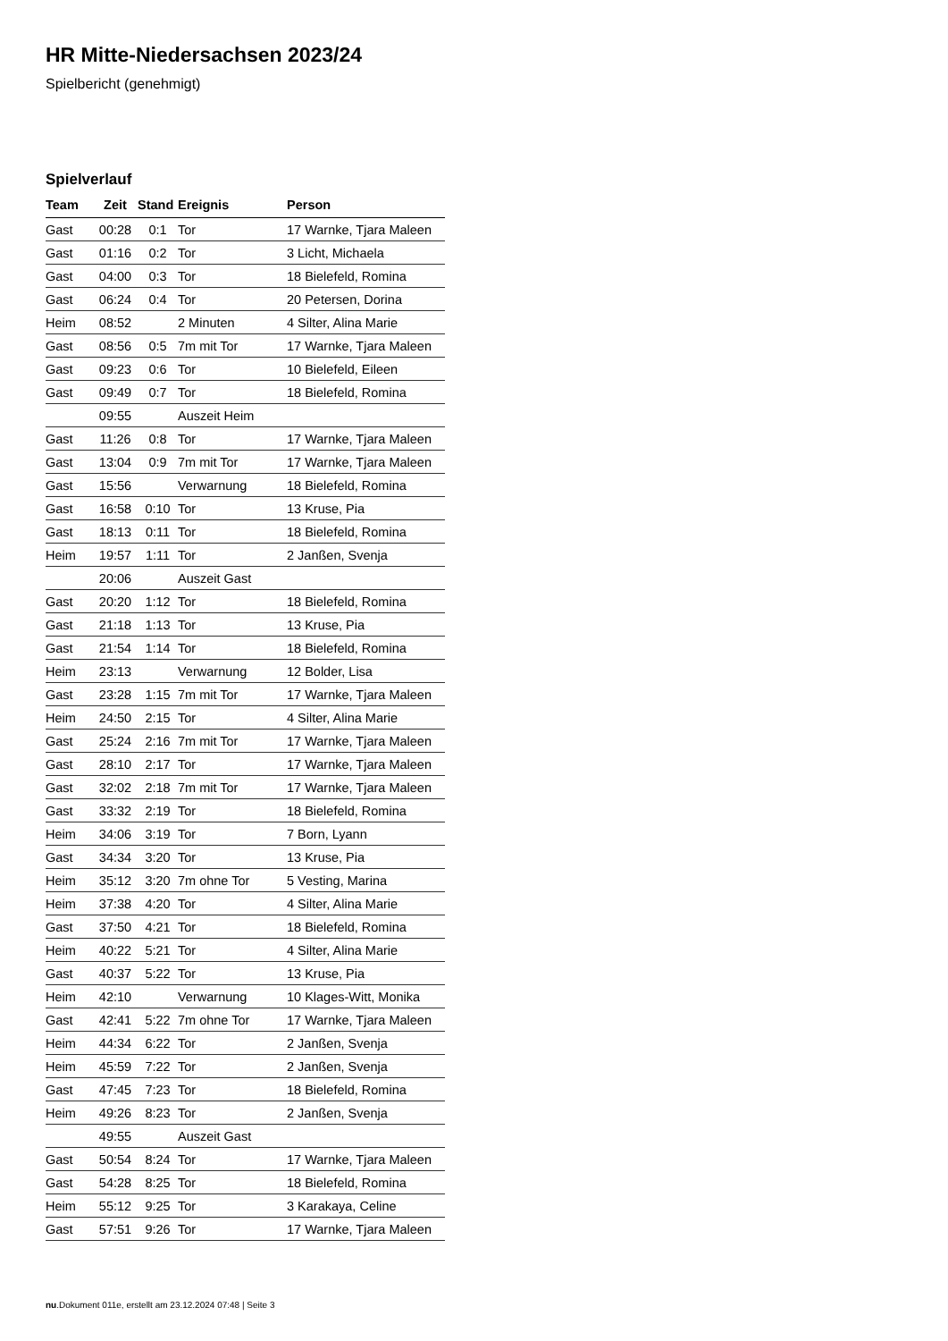HR Mitte-Niedersachsen 2023/24
Spielbericht (genehmigt)
Spielverlauf
| Team | Zeit | Stand | Ereignis | Person |
| --- | --- | --- | --- | --- |
| Gast | 00:28 | 0:1 | Tor | 17 Warnke, Tjara Maleen |
| Gast | 01:16 | 0:2 | Tor | 3 Licht, Michaela |
| Gast | 04:00 | 0:3 | Tor | 18 Bielefeld, Romina |
| Gast | 06:24 | 0:4 | Tor | 20 Petersen, Dorina |
| Heim | 08:52 | | 2 Minuten | 4 Silter, Alina Marie |
| Gast | 08:56 | 0:5 | 7m mit Tor | 17 Warnke, Tjara Maleen |
| Gast | 09:23 | 0:6 | Tor | 10 Bielefeld, Eileen |
| Gast | 09:49 | 0:7 | Tor | 18 Bielefeld, Romina |
| | 09:55 | | Auszeit Heim | |
| Gast | 11:26 | 0:8 | Tor | 17 Warnke, Tjara Maleen |
| Gast | 13:04 | 0:9 | 7m mit Tor | 17 Warnke, Tjara Maleen |
| Gast | 15:56 | | Verwarnung | 18 Bielefeld, Romina |
| Gast | 16:58 | 0:10 | Tor | 13 Kruse, Pia |
| Gast | 18:13 | 0:11 | Tor | 18 Bielefeld, Romina |
| Heim | 19:57 | 1:11 | Tor | 2 Janßen, Svenja |
| | 20:06 | | Auszeit Gast | |
| Gast | 20:20 | 1:12 | Tor | 18 Bielefeld, Romina |
| Gast | 21:18 | 1:13 | Tor | 13 Kruse, Pia |
| Gast | 21:54 | 1:14 | Tor | 18 Bielefeld, Romina |
| Heim | 23:13 | | Verwarnung | 12 Bolder, Lisa |
| Gast | 23:28 | 1:15 | 7m mit Tor | 17 Warnke, Tjara Maleen |
| Heim | 24:50 | 2:15 | Tor | 4 Silter, Alina Marie |
| Gast | 25:24 | 2:16 | 7m mit Tor | 17 Warnke, Tjara Maleen |
| Gast | 28:10 | 2:17 | Tor | 17 Warnke, Tjara Maleen |
| Gast | 32:02 | 2:18 | 7m mit Tor | 17 Warnke, Tjara Maleen |
| Gast | 33:32 | 2:19 | Tor | 18 Bielefeld, Romina |
| Heim | 34:06 | 3:19 | Tor | 7 Born, Lyann |
| Gast | 34:34 | 3:20 | Tor | 13 Kruse, Pia |
| Heim | 35:12 | 3:20 | 7m ohne Tor | 5 Vesting, Marina |
| Heim | 37:38 | 4:20 | Tor | 4 Silter, Alina Marie |
| Gast | 37:50 | 4:21 | Tor | 18 Bielefeld, Romina |
| Heim | 40:22 | 5:21 | Tor | 4 Silter, Alina Marie |
| Gast | 40:37 | 5:22 | Tor | 13 Kruse, Pia |
| Heim | 42:10 | | Verwarnung | 10 Klages-Witt, Monika |
| Gast | 42:41 | 5:22 | 7m ohne Tor | 17 Warnke, Tjara Maleen |
| Heim | 44:34 | 6:22 | Tor | 2 Janßen, Svenja |
| Heim | 45:59 | 7:22 | Tor | 2 Janßen, Svenja |
| Gast | 47:45 | 7:23 | Tor | 18 Bielefeld, Romina |
| Heim | 49:26 | 8:23 | Tor | 2 Janßen, Svenja |
| | 49:55 | | Auszeit Gast | |
| Gast | 50:54 | 8:24 | Tor | 17 Warnke, Tjara Maleen |
| Gast | 54:28 | 8:25 | Tor | 18 Bielefeld, Romina |
| Heim | 55:12 | 9:25 | Tor | 3 Karakaya, Celine |
| Gast | 57:51 | 9:26 | Tor | 17 Warnke, Tjara Maleen |
nu.Dokument 011e, erstellt am 23.12.2024 07:48 | Seite 3